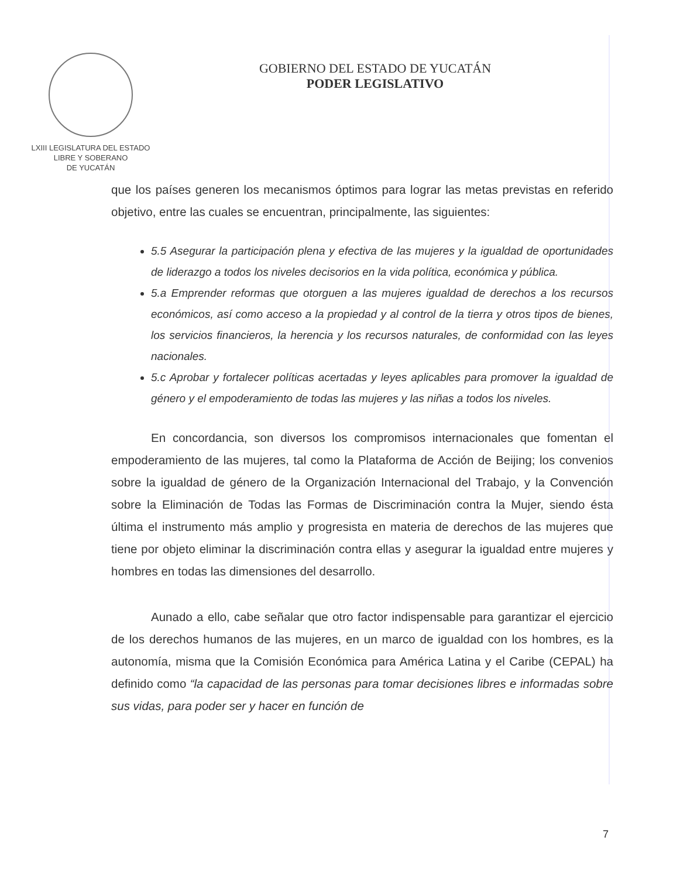LXIII LEGISLATURA DEL ESTADO
LIBRE Y SOBERANO
DE YUCATÁN
GOBIERNO DEL ESTADO DE YUCATÁN
PODER LEGISLATIVO
que los países generen los mecanismos óptimos para lograr las metas previstas en referido objetivo, entre las cuales se encuentran, principalmente, las siguientes:
5.5 Asegurar la participación plena y efectiva de las mujeres y la igualdad de oportunidades de liderazgo a todos los niveles decisorios en la vida política, económica y pública.
5.a Emprender reformas que otorguen a las mujeres igualdad de derechos a los recursos económicos, así como acceso a la propiedad y al control de la tierra y otros tipos de bienes, los servicios financieros, la herencia y los recursos naturales, de conformidad con las leyes nacionales.
5.c Aprobar y fortalecer políticas acertadas y leyes aplicables para promover la igualdad de género y el empoderamiento de todas las mujeres y las niñas a todos los niveles.
En concordancia, son diversos los compromisos internacionales que fomentan el empoderamiento de las mujeres, tal como la Plataforma de Acción de Beijing; los convenios sobre la igualdad de género de la Organización Internacional del Trabajo, y la Convención sobre la Eliminación de Todas las Formas de Discriminación contra la Mujer, siendo ésta última el instrumento más amplio y progresista en materia de derechos de las mujeres que tiene por objeto eliminar la discriminación contra ellas y asegurar la igualdad entre mujeres y hombres en todas las dimensiones del desarrollo.
Aunado a ello, cabe señalar que otro factor indispensable para garantizar el ejercicio de los derechos humanos de las mujeres, en un marco de igualdad con los hombres, es la autonomía, misma que la Comisión Económica para América Latina y el Caribe (CEPAL) ha definido como “la capacidad de las personas para tomar decisiones libres e informadas sobre sus vidas, para poder ser y hacer en función de
7